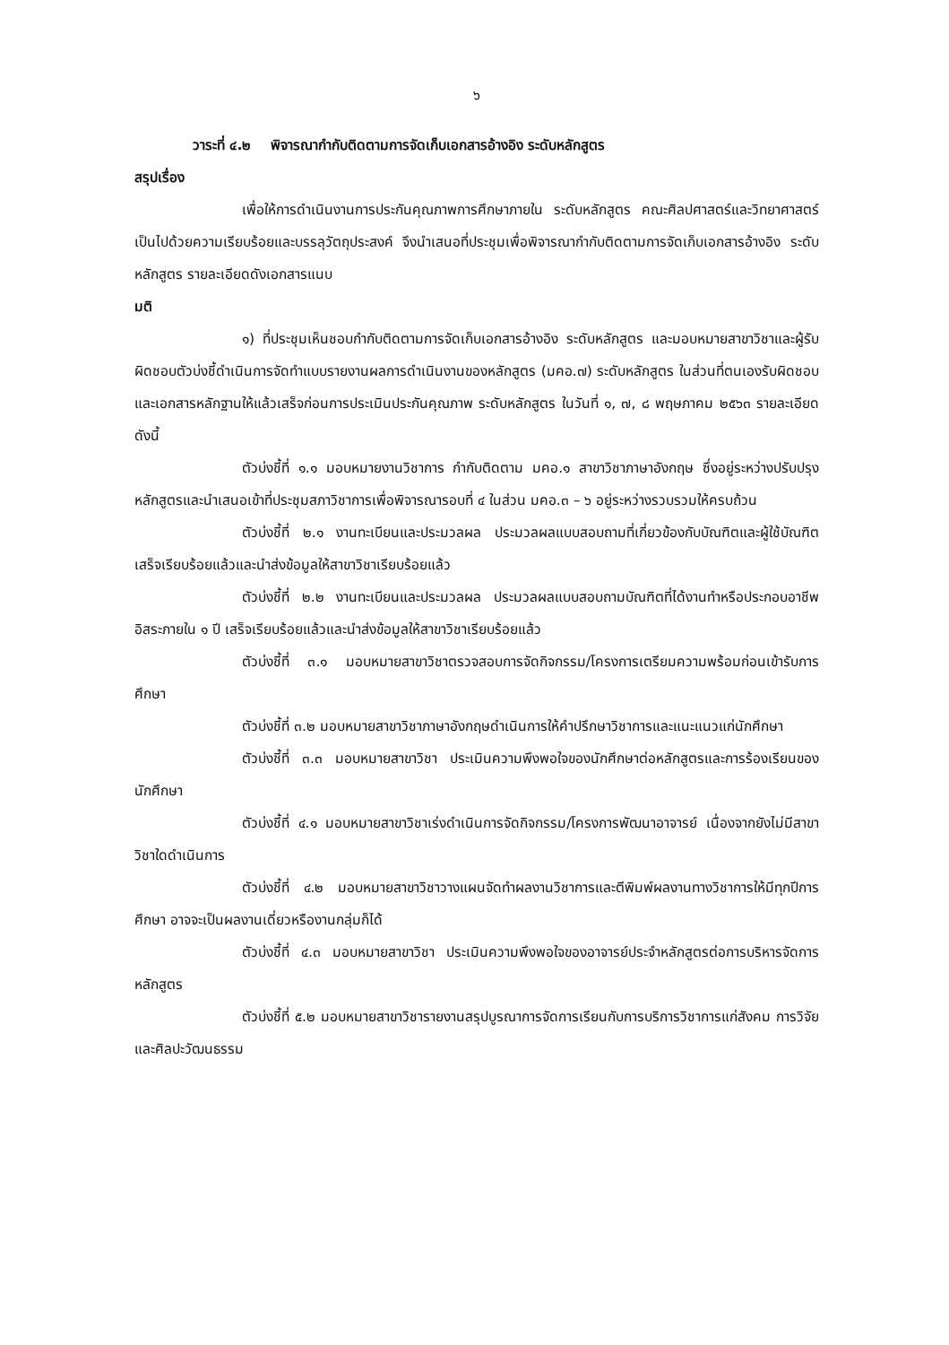๖
วาระที่ ๔.๒ พิจารณากำกับติดตามการจัดเก็บเอกสารอ้างอิง ระดับหลักสูตร
สรุปเรื่อง
เพื่อให้การดำเนินงานการประกันคุณภาพการศึกษาภายใน ระดับหลักสูตร คณะศิลปศาสตร์และวิทยาศาสตร์ เป็นไปด้วยความเรียบร้อยและบรรลุวัตถุประสงค์ จึงนำเสนอที่ประชุมเพื่อพิจารณากำกับติดตามการจัดเก็บเอกสารอ้างอิง ระดับหลักสูตร รายละเอียดดังเอกสารแนบ
มติ
๑) ที่ประชุมเห็นชอบกำกับติดตามการจัดเก็บเอกสารอ้างอิง ระดับหลักสูตร และมอบหมายสาขาวิชาและผู้รับผิดชอบตัวบ่งชี้ดำเนินการจัดทำแบบรายงานผลการดำเนินงานของหลักสูตร (มคอ.๗) ระดับหลักสูตร ในส่วนที่ตนเองรับผิดชอบ และเอกสารหลักฐานให้แล้วเสร็จก่อนการประเมินประกันคุณภาพ ระดับหลักสูตร ในวันที่ ๑, ๗, ๘ พฤษภาคม ๒๕๖๓ รายละเอียดดังนี้
ตัวบ่งชี้ที่ ๑.๑ มอบหมายงานวิชาการ กำกับติดตาม มคอ.๑ สาขาวิชาภาษาอังกฤษ ซึ่งอยู่ระหว่างปรับปรุงหลักสูตรและนำเสนอเข้าที่ประชุมสภาวิชาการเพื่อพิจารณารอบที่ ๔ ในส่วน มคอ.๓ – ๖ อยู่ระหว่างรวบรวมให้ครบถ้วน
ตัวบ่งชี้ที่ ๒.๑ งานทะเบียนและประมวลผล ประมวลผลแบบสอบถามที่เกี่ยวข้องกับบัณฑิตและผู้ใช้บัณฑิต เสร็จเรียบร้อยแล้วและนำส่งข้อมูลให้สาขาวิชาเรียบร้อยแล้ว
ตัวบ่งชี้ที่ ๒.๒ งานทะเบียนและประมวลผล ประมวลผลแบบสอบถามบัณฑิตที่ได้งานทำหรือประกอบอาชีพอิสระภายใน ๑ ปี เสร็จเรียบร้อยแล้วและนำส่งข้อมูลให้สาขาวิชาเรียบร้อยแล้ว
ตัวบ่งชี้ที่ ๓.๑ มอบหมายสาขาวิชาตรวจสอบการจัดกิจกรรม/โครงการเตรียมความพร้อมก่อนเข้ารับการศึกษา
ตัวบ่งชี้ที่ ๓.๒ มอบหมายสาขาวิชาภาษาอังกฤษดำเนินการให้คำปรึกษาวิชาการและแนะแนวแก่นักศึกษา
ตัวบ่งชี้ที่ ๓.๓ มอบหมายสาขาวิชา ประเมินความพึงพอใจของนักศึกษาต่อหลักสูตรและการร้องเรียนของนักศึกษา
ตัวบ่งชี้ที่ ๔.๑ มอบหมายสาขาวิชาเร่งดำเนินการจัดกิจกรรม/โครงการพัฒนาอาจารย์ เนื่องจากยังไม่มีสาขาวิชาใดดำเนินการ
ตัวบ่งชี้ที่ ๔.๒ มอบหมายสาขาวิชาวางแผนจัดทำผลงานวิชาการและตีพิมพ์ผลงานทางวิชาการให้มีทุกปีการศึกษา อาจจะเป็นผลงานเดี่ยวหรืองานกลุ่มก็ได้
ตัวบ่งชี้ที่ ๔.๓ มอบหมายสาขาวิชา ประเมินความพึงพอใจของอาจารย์ประจำหลักสูตรต่อการบริหารจัดการหลักสูตร
ตัวบ่งชี้ที่ ๕.๒ มอบหมายสาขาวิชารายงานสรุปบูรณาการจัดการเรียนกับการบริการวิชาการแก่สังคม การวิจัย และศิลปะวัฒนธรรม